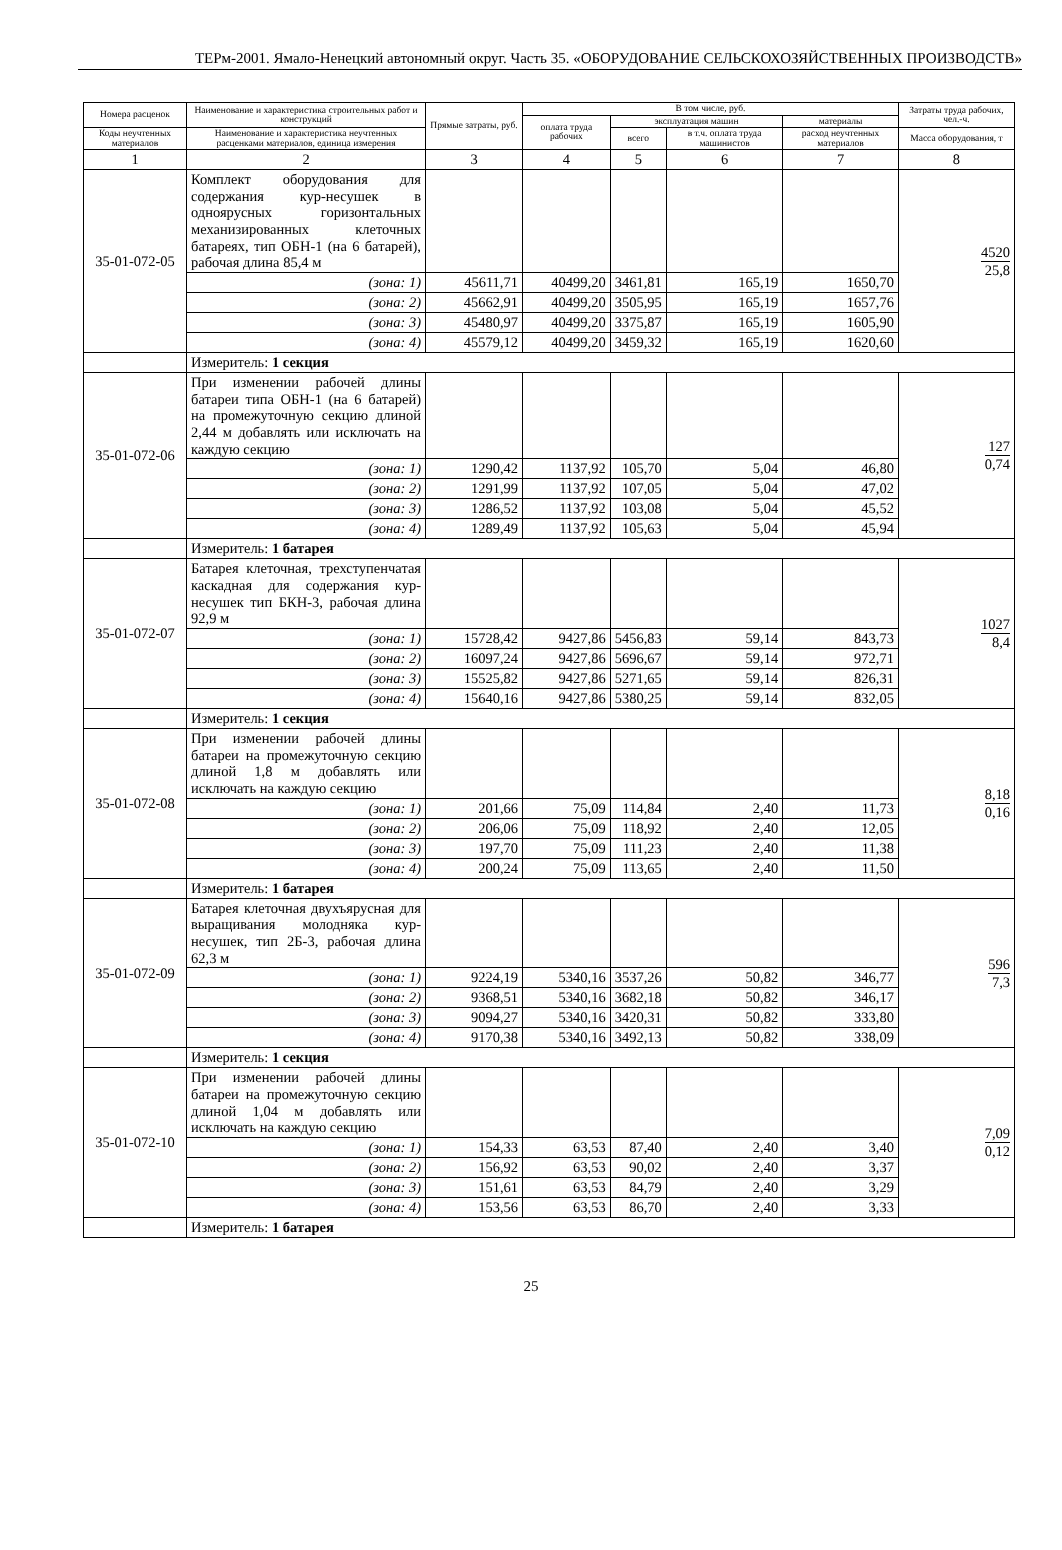ТЕРм-2001. Ямало-Ненецкий автономный округ. Часть 35. «ОБОРУДОВАНИЕ СЕЛЬСКОХОЗЯЙСТВЕННЫХ ПРОИЗВОДСТВ»
| Номера расценок | Наименование и характеристика строительных работ и конструкций | Прямые затраты, руб. | В том числе, руб. | | | | Затраты труда рабочих, чел.-ч. |
| --- | --- | --- | --- | --- | --- | --- | --- |
| | | | оплата труда рабочих | эксплуатация машин | | материалы | |
| Коды неучтенных материалов | Наименование и характеристика неучтенных расценками материалов, единица измерения | | | всего | в т.ч. оплата труда машинистов | расход неучтенных материалов | Масса оборудования, т |
| 1 | 2 | 3 | 4 | 5 | 6 | 7 | 8 |
| 35-01-072-05 | Комплект оборудования для содержания кур-несушек в одноярусных горизонтальных механизированных клеточных батареях, тип ОБН-1 (на 6 батарей), рабочая длина 85,4 м | | | | | | 4520 25,8 |
| | (зона: 1) | 45611,71 | 40499,20 | 3461,81 | 165,19 | 1650,70 | |
| | (зона: 2) | 45662,91 | 40499,20 | 3505,95 | 165,19 | 1657,76 | |
| | (зона: 3) | 45480,97 | 40499,20 | 3375,87 | 165,19 | 1605,90 | |
| | (зона: 4) | 45579,12 | 40499,20 | 3459,32 | 165,19 | 1620,60 | |
| | Измеритель: 1 секция | | | | | | |
| 35-01-072-06 | При изменении рабочей длины батареи типа ОБН-1 (на 6 батарей) на промежуточную секцию длиной 2,44 м добавлять или исключать на каждую секцию | | | | | | 127 0,74 |
| | (зона: 1) | 1290,42 | 1137,92 | 105,70 | 5,04 | 46,80 | |
| | (зона: 2) | 1291,99 | 1137,92 | 107,05 | 5,04 | 47,02 | |
| | (зона: 3) | 1286,52 | 1137,92 | 103,08 | 5,04 | 45,52 | |
| | (зона: 4) | 1289,49 | 1137,92 | 105,63 | 5,04 | 45,94 | |
| | Измеритель: 1 батарея | | | | | | |
| 35-01-072-07 | Батарея клеточная, трехступенчатая каскадная для содержания кур-несушек тип БКН-3, рабочая длина 92,9 м | | | | | | 1027 8,4 |
| | (зона: 1) | 15728,42 | 9427,86 | 5456,83 | 59,14 | 843,73 | |
| | (зона: 2) | 16097,24 | 9427,86 | 5696,67 | 59,14 | 972,71 | |
| | (зона: 3) | 15525,82 | 9427,86 | 5271,65 | 59,14 | 826,31 | |
| | (зона: 4) | 15640,16 | 9427,86 | 5380,25 | 59,14 | 832,05 | |
| | Измеритель: 1 секция | | | | | | |
| 35-01-072-08 | При изменении рабочей длины батареи на промежуточную секцию длиной 1,8 м добавлять или исключать на каждую секцию | | | | | | 8,18 0,16 |
| | (зона: 1) | 201,66 | 75,09 | 114,84 | 2,40 | 11,73 | |
| | (зона: 2) | 206,06 | 75,09 | 118,92 | 2,40 | 12,05 | |
| | (зона: 3) | 197,70 | 75,09 | 111,23 | 2,40 | 11,38 | |
| | (зона: 4) | 200,24 | 75,09 | 113,65 | 2,40 | 11,50 | |
| | Измеритель: 1 батарея | | | | | | |
| 35-01-072-09 | Батарея клеточная двухъярусная для выращивания молодняка кур-несушек, тип 2Б-3, рабочая длина 62,3 м | | | | | | 596 7,3 |
| | (зона: 1) | 9224,19 | 5340,16 | 3537,26 | 50,82 | 346,77 | |
| | (зона: 2) | 9368,51 | 5340,16 | 3682,18 | 50,82 | 346,17 | |
| | (зона: 3) | 9094,27 | 5340,16 | 3420,31 | 50,82 | 333,80 | |
| | (зона: 4) | 9170,38 | 5340,16 | 3492,13 | 50,82 | 338,09 | |
| | Измеритель: 1 секция | | | | | | |
| 35-01-072-10 | При изменении рабочей длины батареи на промежуточную секцию длиной 1,04 м добавлять или исключать на каждую секцию | | | | | | 7,09 0,12 |
| | (зона: 1) | 154,33 | 63,53 | 87,40 | 2,40 | 3,40 | |
| | (зона: 2) | 156,92 | 63,53 | 90,02 | 2,40 | 3,37 | |
| | (зона: 3) | 151,61 | 63,53 | 84,79 | 2,40 | 3,29 | |
| | (зона: 4) | 153,56 | 63,53 | 86,70 | 2,40 | 3,33 | |
| | Измеритель: 1 батарея | | | | | | |
25